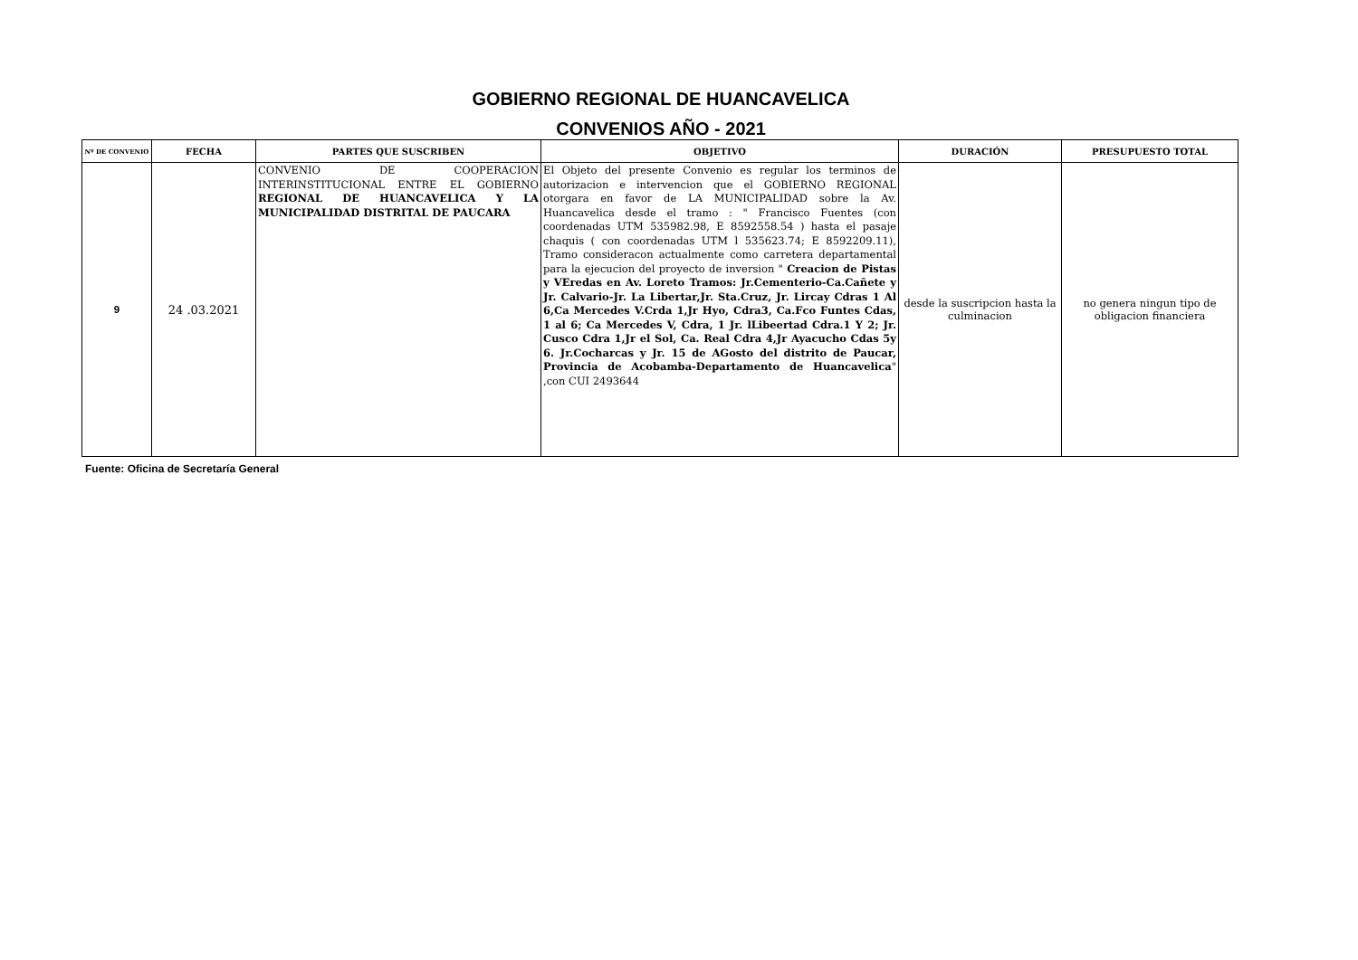GOBIERNO REGIONAL DE HUANCAVELICA
CONVENIOS AÑO - 2021
| Nº DE CONVENIO | FECHA | PARTES QUE SUSCRIBEN | OBJETIVO | DURACIÓN | PRESUPUESTO TOTAL |
| --- | --- | --- | --- | --- | --- |
| 9 | 24 .03.2021 | CONVENIO DE COOPERACION INTERINSTITUCIONAL ENTRE EL GOBIERNO REGIONAL DE HUANCAVELICA Y LA MUNICIPALIDAD DISTRITAL DE PAUCARA | El Objeto del presente Convenio es regular los terminos de autorizacion e intervencion que el GOBIERNO REGIONAL otorgara en favor de LA MUNICIPALIDAD sobre la Av. Huancavelica desde el tramo : " Francisco Fuentes (con coordenadas UTM 535982.98, E 8592558.54 ) hasta el pasaje chaquis ( con coordenadas UTM l 535623.74; E 8592209.11), Tramo consideracon actualmente como carretera departamental para la ejecucion del proyecto de inversion " Creacion de Pistas y VEredas en Av. Loreto Tramos: Jr.Cementerio-Ca.Cañete y Jr. Calvario-Jr. La Libertar,Jr. Sta.Cruz, Jr. Lircay Cdras 1 Al 6,Ca Mercedes V.Crda 1,Jr Hyo, Cdra3, Ca.Fco Funtes Cdas, 1 al 6; Ca Mercedes V, Cdra, 1 Jr. lLibeertad Cdra.1 Y 2; Jr. Cusco Cdra 1,Jr el Sol, Ca. Real Cdra 4,Jr Ayacucho Cdas 5y 6. Jr.Cocharcas y Jr. 15 de AGosto del distrito de Paucar, Provincia de Acobamba-Departamento de Huancavelica " ,con CUI 2493644 | desde la suscripcion hasta la culminacion | no genera ningun tipo de obligacion financiera |
Fuente: Oficina de Secretaría General